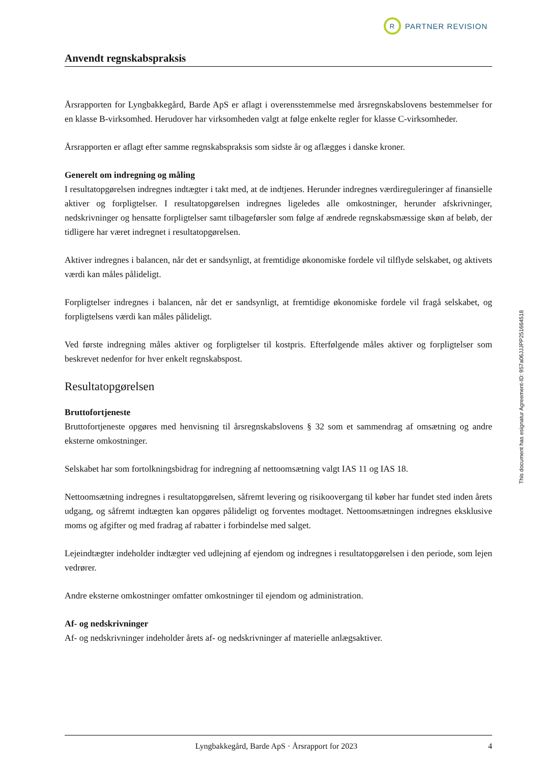R
PARTNER REVISION
Anvendt regnskabspraksis
Årsrapporten for Lyngbakkegård, Barde ApS er aflagt i overensstemmelse med årsregnskabslovens bestemmelser for en klasse B-virksomhed. Herudover har virksomheden valgt at følge enkelte regler for klasse C-virksomheder.
Årsrapporten er aflagt efter samme regnskabspraksis som sidste år og aflægges i danske kroner.
Generelt om indregning og måling
I resultatopgørelsen indregnes indtægter i takt med, at de indtjenes. Herunder indregnes værdireguleringer af finansielle aktiver og forpligtelser. I resultatopgørelsen indregnes ligeledes alle omkostninger, herunder afskrivninger, nedskrivninger og hensatte forpligtelser samt tilbageførsler som følge af ændrede regnskabsmæssige skøn af beløb, der tidligere har været indregnet i resultatopgørelsen.
Aktiver indregnes i balancen, når det er sandsynligt, at fremtidige økonomiske fordele vil tilflyde selskabet, og aktivets værdi kan måles pålideligt.
Forpligtelser indregnes i balancen, når det er sandsynligt, at fremtidige økonomiske fordele vil fragå selskabet, og forpligtelsens værdi kan måles pålideligt.
Ved første indregning måles aktiver og forpligtelser til kostpris. Efterfølgende måles aktiver og forpligtelser som beskrevet nedenfor for hver enkelt regnskabspost.
Resultatopgørelsen
Bruttofortjeneste
Bruttofortjeneste opgøres med henvisning til årsregnskabslovens § 32 som et sammendrag af omsætning og andre eksterne omkostninger.
Selskabet har som fortolkningsbidrag for indregning af nettoomsætning valgt IAS 11 og IAS 18.
Nettoomsætning indregnes i resultatopgørelsen, såfremt levering og risikoovergang til køber har fundet sted inden årets udgang, og såfremt indtægten kan opgøres pålideligt og forventes modtaget. Nettoomsætningen indregnes eksklusive moms og afgifter og med fradrag af rabatter i forbindelse med salget.
Lejeindtægter indeholder indtægter ved udlejning af ejendom og indregnes i resultatopgørelsen i den periode, som lejen vedrører.
Andre eksterne omkostninger omfatter omkostninger til ejendom og administration.
Af- og nedskrivninger
Af- og nedskrivninger indeholder årets af- og nedskrivninger af materielle anlægsaktiver.
This document has esignatur Agreement-ID: 957a06JJJPP251664518
Lyngbakkegård, Barde ApS · Årsrapport for 2023 4